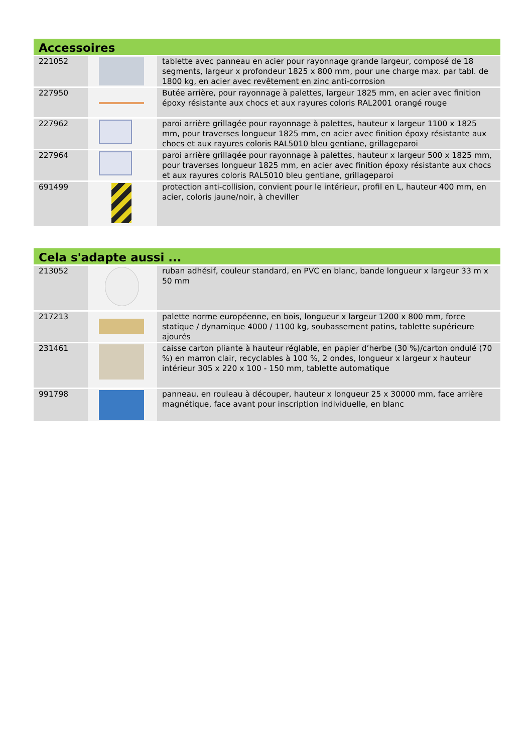| Accessoires | | |
| --- | --- | --- |
| 221052 | | tablette avec panneau en acier pour rayonnage grande largeur, composé de 18 segments, largeur x profondeur 1825 x 800 mm, pour une charge max. par tabl. de 1800 kg, en acier avec revêtement en zinc anti-corrosion |
| 227950 | | Butée arrière, pour rayonnage à palettes, largeur 1825 mm, en acier avec finition époxy résistante aux chocs et aux rayures coloris RAL2001 orangé rouge |
| 227962 | | paroi arrière grillagée pour rayonnage à palettes, hauteur x largeur 1100 x 1825 mm, pour traverses longueur 1825 mm, en acier avec finition époxy résistante aux chocs et aux rayures coloris RAL5010 bleu gentiane, grillageparoi |
| 227964 | | paroi arrière grillagée pour rayonnage à palettes, hauteur x largeur 500 x 1825 mm, pour traverses longueur 1825 mm, en acier avec finition époxy résistante aux chocs et aux rayures coloris RAL5010 bleu gentiane, grillageparoi |
| 691499 | | protection anti-collision, convient pour le intérieur, profil en L, hauteur 400 mm, en acier, coloris jaune/noir, à cheviller |
| Cela s'adapte aussi ... | | |
| --- | --- | --- |
| 213052 | | ruban adhésif, couleur standard, en PVC en blanc, bande longueur x largeur 33 m x 50 mm |
| 217213 | | palette norme européenne, en bois, longueur x largeur 1200 x 800 mm, force statique / dynamique 4000 / 1100 kg, soubassement patins, tablette supérieure ajourés |
| 231461 | | caisse carton pliante à hauteur réglable, en papier d’herbe (30 %)/carton ondulé (70 %) en marron clair, recyclables à 100 %, 2 ondes, longueur x largeur x hauteur intérieur 305 x 220 x 100 - 150 mm, tablette automatique |
| 991798 | | panneau, en rouleau à découper, hauteur x longueur 25 x 30000 mm, face arrière magnétique, face avant pour inscription individuelle, en blanc |